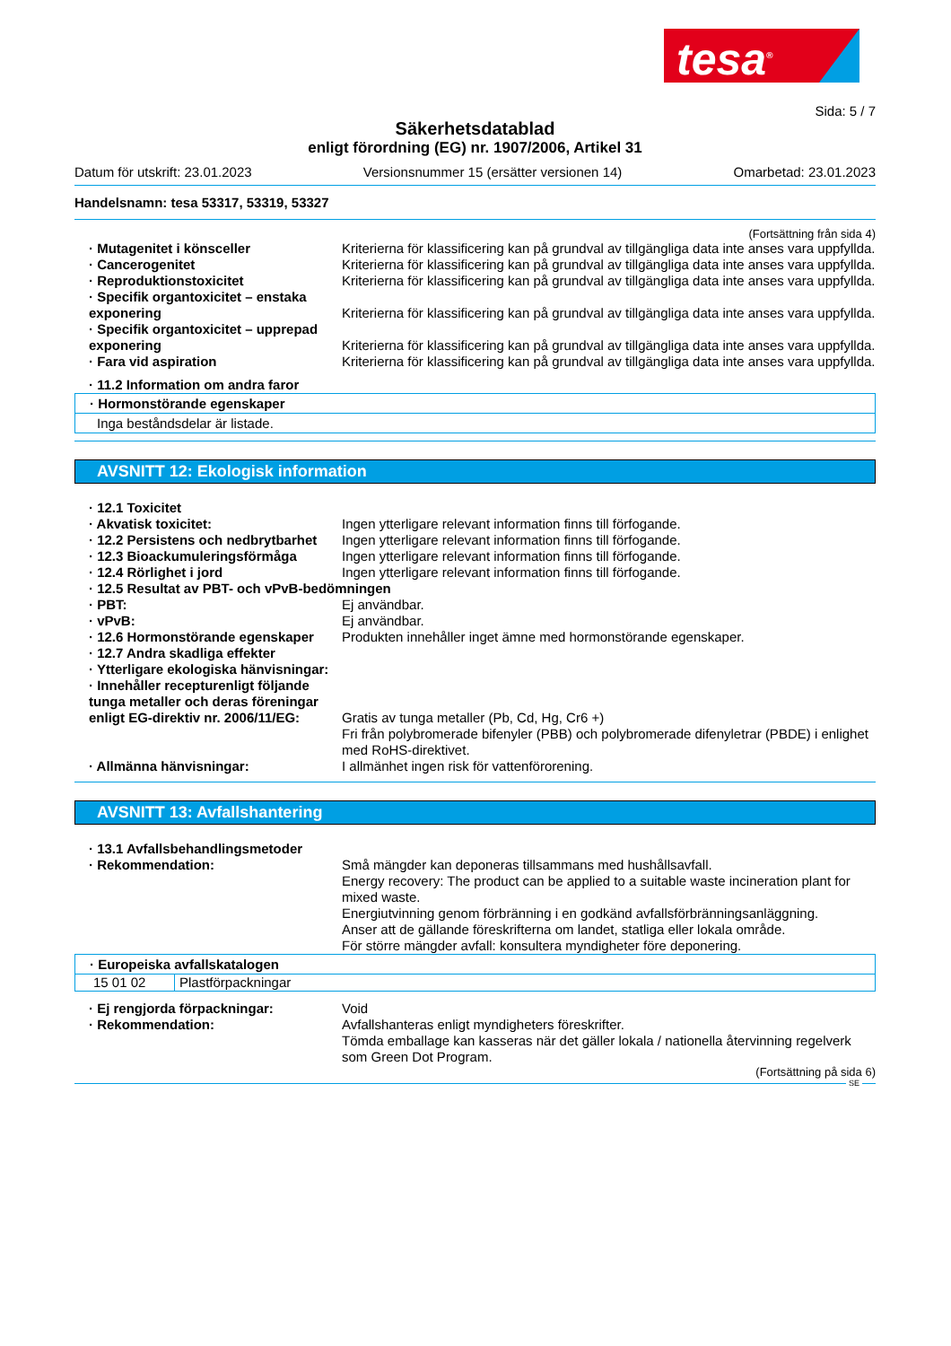tesa<sup>®</sup>
Sida: 5 / 7
Säkerhetsdatablad
enligt förordning (EG) nr. 1907/2006, Artikel 31
Datum för utskrift: 23.01.2023 Versionsnummer 15 (ersätter versionen 14) Omarbetad: 23.01.2023
Handelsnamn: tesa 53317, 53319, 53327
(Fortsättning från sida 4)
| · Mutagenitet i könsceller | Kriterierna för klassificering kan på grundval av tillgängliga data inte anses vara uppfyllda. |
| · Cancerogenitet | Kriterierna för klassificering kan på grundval av tillgängliga data inte anses vara uppfyllda. |
| · Reproduktionstoxicitet | Kriterierna för klassificering kan på grundval av tillgängliga data inte anses vara uppfyllda. |
| · Specifik organtoxicitet – enstaka exponering | Kriterierna för klassificering kan på grundval av tillgängliga data inte anses vara uppfyllda. |
| · Specifik organtoxicitet – upprepad exponering | Kriterierna för klassificering kan på grundval av tillgängliga data inte anses vara uppfyllda. |
| · Fara vid aspiration | Kriterierna för klassificering kan på grundval av tillgängliga data inte anses vara uppfyllda. |
| · 11.2 Information om andra faror | |
· Hormonstörande egenskaper
Inga beståndsdelar är listade.
AVSNITT 12: Ekologisk information
| · 12.1 Toxicitet | |
| · Akvatisk toxicitet: | Ingen ytterligare relevant information finns till förfogande. |
| · 12.2 Persistens och nedbrytbarhet | Ingen ytterligare relevant information finns till förfogande. |
| · 12.3 Bioackumuleringsförmåga | Ingen ytterligare relevant information finns till förfogande. |
| · 12.4 Rörlighet i jord | Ingen ytterligare relevant information finns till förfogande. |
| · 12.5 Resultat av PBT- och vPvB-bedömningen | |
| · PBT: | Ej användbar. |
| · vPvB: | Ej användbar. |
| · 12.6 Hormonstörande egenskaper | Produkten innehåller inget ämne med hormonstörande egenskaper. |
| · 12.7 Andra skadliga effekter | |
| · Ytterligare ekologiska hänvisningar: | |
| · Innehåller recepturenligt följande tunga metaller och deras föreningar enligt EG-direktiv nr. 2006/11/EG: | Gratis av tunga metaller (Pb, Cd, Hg, Cr6 +) Fri från polybromerade bifenyler (PBB) och polybromerade difenyletrar (PBDE) i enlighet med RoHS-direktivet. |
| · Allmänna hänvisningar: | I allmänhet ingen risk för vattenförorening. |
AVSNITT 13: Avfallshantering
| · 13.1 Avfallsbehandlingsmetoder | |
| · Rekommendation: | Små mängder kan deponeras tillsammans med hushållsavfall. Energy recovery: The product can be applied to a suitable waste incineration plant for mixed waste. Energiutvinning genom förbränning i en godkänd avfallsförbränningsanläggning. Anser att de gällande föreskrifterna om landet, statliga eller lokala område. För större mängder avfall: konsultera myndigheter före deponering. |
· Europeiska avfallskatalogen
| 15 01 02 | Plastförpackningar |
| · Ej rengjorda förpackningar: | Void |
| · Rekommendation: | Avfallshanteras enligt myndigheters föreskrifter. Tömda emballage kan kasseras när det gäller lokala / nationella återvinning regelverk som Green Dot Program. |
(Fortsättning på sida 6)
SE